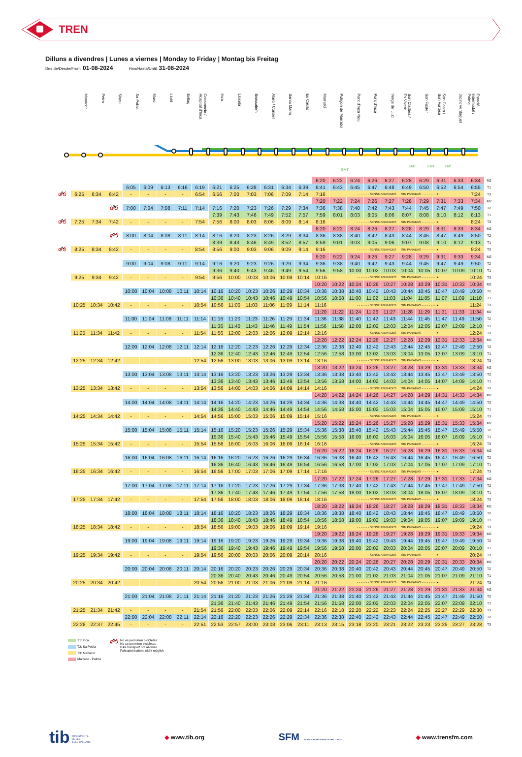TREN
Dilluns a divendres | Lunes a viernes | Monday to Friday | Montag bis Freitag
Des de/Desde/From: 01-08-2024 Fins/Hasta/Until: 31-08-2024
Manacor
Petra
Sineu
Sa Pobla
Muro
Llubí
Enllaç
Constancia / Hospital d'Inca
Inca
Lloseta
Binissalem
Alaró / Consell
Santa Maria
Es Caülls
Marratxí
Polígon de Marratxí
Pont d'Inca Nou
Pont d'Inca
Verge de Lluc
Son Cladera / Es Vivero
Son Fuster
Son Costa / Son Fortesa
Jacint Verdaguer
Estació Intermodal / Palma
EMT
EMT
EMT
EMT
| | | | | | | | | | | | | | | | 6:20 | 6:22 | 6:24 | 6:26 | 6:27 | 6:28 | 6:29 | 6:31 | 6:33 | 6:34 | M2 |
| | | | | 6:05 | 6:09 | 6:13 | 6:16 | 6:19 | 6:21 | 6:25 | 6:28 | 6:31 | 6:34 | 6:39 | 6:41 | 6:43 | 6:45 | 6:47 | 6:48 | 6:49 | 6:50 | 6:52 | 6:54 | 6:55 | T1 |
| | 6:25 | 6:34 | 6:42 | - | - | - | - | 6:54 | 6:56 | 7:00 | 7:03 | 7:06 | 7:09 | 7:14 | 7:16 | - - - - - - - SENSE ATURADES SIN PARADAS - - - - - - - - ► | | | | | | | | 7:24 | T3 |
| | | | | | | | | | | | | | | | 7:20 | 7:22 | 7:24 | 7:26 | 7:27 | 7:28 | 7:29 | 7:31 | 7:33 | 7:34 | M2 |
| | | | | 7:00 | 7:04 | 7:08 | 7:11 | 7:14 | 7:16 | 7:20 | 7:23 | 7:26 | 7:29 | 7:34 | 7:36 | 7:38 | 7:40 | 7:42 | 7:43 | 7:44 | 7:45 | 7:47 | 7:49 | 7:50 | T2 |
| | | | | | | | | | 7:39 | 7:43 | 7:46 | 7:49 | 7:52 | 7:57 | 7:59 | 8:01 | 8:03 | 8:05 | 8:06 | 8:07 | 8:08 | 8:10 | 8:12 | 8:13 | T1 |
| | 7:25 | 7:34 | 7:42 | - | - | - | - | 7:54 | 7:56 | 8:00 | 8:03 | 8:06 | 8:09 | 8:14 | 8:16 | - - - - - - - SENSE ATURADES SIN PARADAS - - - - - - - - ► | | | | | | | | 8:24 | T3 |
| | | | | | | | | | | | | | | | 8:20 | 8:22 | 8:24 | 8:26 | 8:27 | 8:28 | 8:29 | 8:31 | 8:33 | 8:34 | M2 |
| | | | | 8:00 | 8:04 | 8:08 | 8:11 | 8:14 | 8:16 | 8:20 | 8:23 | 8:26 | 8:29 | 8:34 | 8:36 | 8:38 | 8:40 | 8:42 | 8:43 | 8:44 | 8:45 | 8:47 | 8:49 | 8:50 | T2 |
| | | | | | | | | | 8:39 | 8:43 | 8:46 | 8:49 | 8:52 | 8:57 | 8:59 | 9:01 | 9:03 | 9:05 | 9:06 | 9:07 | 9:08 | 9:10 | 8:12 | 9:13 | T1 |
| | 8:25 | 8:34 | 8:42 | - | - | - | - | 8:54 | 8:56 | 9:00 | 9:03 | 9:06 | 9:09 | 9:14 | 9:16 | - - - - - - - SENSE ATURADES SIN PARADAS - - - - - - - - ► | | | | | | | | 9:24 | T3 |
| | | | | | | | | | | | | | | | 9:20 | 9:22 | 9:24 | 9:26 | 9:27 | 9:28 | 9:29 | 9:31 | 9:33 | 9:34 | M2 |
| | | | | 9:00 | 9:04 | 9:08 | 9:11 | 9:14 | 9:16 | 9:20 | 9:23 | 9:26 | 9:29 | 9:34 | 9:36 | 9:38 | 9:40 | 9:42 | 9:43 | 9:44 | 9:45 | 9:47 | 9:49 | 9:50 | T2 |
| | | | | | | | | | 9:36 | 9:40 | 9:43 | 9:46 | 9:49 | 9:54 | 9:56 | 9:58 | 10:00 | 10:02 | 10:03 | 10:04 | 10:05 | 10:07 | 10:09 | 10:10 | T1 |
| | 9:25 | 9:34 | 9:42 | - | - | - | - | 9:54 | 9:56 | 10:00 | 10:03 | 10:06 | 10:09 | 10:14 | 10:16 | - - - - - - - SENSE ATURADES SIN PARADAS - - - - - - - - ► | | | | | | | | 10:24 | T3 |
| | | | | | | | | | | | | | | | 10:20 | 10:22 | 10:24 | 10:26 | 10:27 | 10:28 | 10:29 | 10:31 | 10:33 | 10:34 | M2 |
| | | | | 10:00 | 10:04 | 10:08 | 10:11 | 10:14 | 10:16 | 10:20 | 10:23 | 10:26 | 10:29 | 10:34 | 10:36 | 10:38 | 10:40 | 10:42 | 10:43 | 10:44 | 10:45 | 10:47 | 10:49 | 10:50 | T2 |
| | | | | | | | | | 10:36 | 10:40 | 10:43 | 10:46 | 10:49 | 10:54 | 10:56 | 10:58 | 11:00 | 11:02 | 11:03 | 11:04 | 11:05 | 11:07 | 11:09 | 11:10 | T1 |
| | 10:25 | 10:34 | 10:42 | - | - | - | - | 10:54 | 10:56 | 11:00 | 11:03 | 11:06 | 11:09 | 11:14 | 11:16 | - - - - - - - SENSE ATURADES SIN PARADAS - - - - - - - - ► | | | | | | | | 11:24 | T3 |
| | | | | | | | | | | | | | | | 11:20 | 11:22 | 11:24 | 11:26 | 11:27 | 11:28 | 11:29 | 11:31 | 11:33 | 11:34 | M2 |
| | | | | 11:00 | 11:04 | 11:08 | 11:11 | 11:14 | 11:16 | 11:20 | 11:23 | 11:26 | 11:29 | 11:34 | 11:36 | 11:38 | 11:40 | 11:42 | 11:43 | 11:44 | 11:45 | 11:47 | 11:49 | 11:50 | T2 |
| | | | | | | | | | 11:36 | 11:40 | 11:43 | 11:46 | 11:49 | 11:54 | 11:56 | 11:58 | 12:00 | 12:02 | 12:03 | 12:04 | 12:05 | 12:07 | 12:09 | 12:10 | T1 |
| | 11:25 | 11:34 | 11:42 | - | - | - | - | 11:54 | 11:56 | 12:00 | 12:03 | 12:06 | 12:09 | 12:14 | 12:16 | - - - - - - - SENSE ATURADES SIN PARADAS - - - - - - - - ► | | | | | | | | 12:24 | T3 |
| | | | | | | | | | | | | | | | 12:20 | 12:22 | 12:24 | 12:26 | 12:27 | 12:28 | 12:29 | 12:31 | 12:33 | 12:34 | M2 |
| | | | | 12:00 | 12:04 | 12:08 | 12:11 | 12:14 | 12:16 | 12:20 | 12:23 | 12:26 | 12:29 | 12:34 | 12:36 | 12:38 | 12:40 | 12:42 | 12:43 | 12:44 | 12:45 | 12:47 | 12:49 | 12:50 | T2 |
| | | | | | | | | | 12:36 | 12:40 | 12:43 | 12:46 | 12:49 | 12:54 | 12:56 | 12:58 | 13:00 | 13:02 | 13:03 | 13:04 | 13:05 | 13:07 | 13:09 | 13:10 | T1 |
| | 12:25 | 12:34 | 12:42 | - | - | - | - | 12:54 | 12:56 | 13:00 | 13:03 | 13:06 | 13:09 | 13:14 | 13:16 | - - - - - - - SENSE ATURADES SIN PARADAS - - - - - - - - ► | | | | | | | | 13:24 | T3 |
| | | | | | | | | | | | | | | | 13:20 | 13:22 | 13:24 | 13:26 | 13:27 | 13:28 | 13:29 | 13:31 | 13:33 | 13:34 | M2 |
| | | | | 13:00 | 13:04 | 13:08 | 13:11 | 13:14 | 13:16 | 13:20 | 13:23 | 13:26 | 13:29 | 13:34 | 13:36 | 13:38 | 13:40 | 13:42 | 13:43 | 13:44 | 13:45 | 13:47 | 13:49 | 13:50 | T2 |
| | | | | | | | | | 13:36 | 13:40 | 13:43 | 13:46 | 13:49 | 13:54 | 13:56 | 13:58 | 14:00 | 14:02 | 14:03 | 14:04 | 14:05 | 14:07 | 14:09 | 14:10 | T1 |
| | 13:25 | 13:34 | 13:42 | - | - | - | - | 13:54 | 13:56 | 14:00 | 14:03 | 14:06 | 14:09 | 14:14 | 14:16 | - - - - - - - SENSE ATURADES SIN PARADAS - - - - - - - - ► | | | | | | | | 14:24 | T3 |
| | | | | | | | | | | | | | | | 14:20 | 14:22 | 14:24 | 14:26 | 14:27 | 14:28 | 14:29 | 14:31 | 14:33 | 14:34 | M2 |
| | | | | 14:00 | 14:04 | 14:08 | 14:11 | 14:14 | 14:16 | 14:20 | 14:23 | 14:26 | 14:29 | 14:34 | 14:36 | 14:38 | 14:40 | 14:42 | 14:43 | 14:44 | 14:45 | 14:47 | 14:49 | 14:50 | T2 |
| | | | | | | | | | 14:36 | 14:40 | 14:43 | 14:46 | 14:49 | 14:54 | 14:56 | 14:58 | 15:00 | 15:02 | 15:03 | 15:04 | 15:05 | 15:07 | 15:09 | 15:10 | T1 |
| | 14:25 | 14:34 | 14:42 | - | - | - | - | 14:54 | 14:56 | 15:00 | 15:03 | 15:06 | 15:09 | 15:14 | 15:16 | - - - - - - - SENSE ATURADES SIN PARADAS - - - - - - - - ► | | | | | | | | 15:24 | T3 |
| | | | | | | | | | | | | | | | 15:20 | 15:22 | 15:24 | 15:26 | 15:27 | 15:28 | 15:29 | 15:31 | 15:33 | 15:34 | M2 |
| | | | | 15:00 | 15:04 | 15:08 | 15:11 | 15:14 | 15:16 | 15:20 | 15:23 | 15:26 | 15:29 | 15:34 | 15:36 | 15:38 | 15:40 | 15:42 | 15:43 | 15:44 | 15:45 | 15:47 | 15:49 | 15:50 | T2 |
| | | | | | | | | | 15:36 | 15:40 | 15:43 | 15:46 | 15:49 | 15:54 | 15:56 | 15:58 | 16:00 | 16:02 | 16:03 | 16:04 | 16:05 | 16:07 | 16:09 | 16:10 | T1 |
| | 15:25 | 15:34 | 15:42 | - | - | - | - | 15:54 | 15:56 | 16:00 | 16:03 | 16:06 | 16:09 | 16:14 | 16:16 | - - - - - - - SENSE ATURADES SIN PARADAS - - - - - - - - ► | | | | | | | | 16:24 | T3 |
| | | | | | | | | | | | | | | | 16:20 | 16:22 | 16:24 | 16:26 | 16:27 | 16:28 | 16:29 | 16:31 | 16:33 | 16:34 | M2 |
| | | | | 16:00 | 16:04 | 16:08 | 16:11 | 16:14 | 16:16 | 16:20 | 16:23 | 16:26 | 16:29 | 16:34 | 16:36 | 16:38 | 16:40 | 16:42 | 16:43 | 16:44 | 16:45 | 16:47 | 16:49 | 16:50 | T2 |
| | | | | | | | | | 16:36 | 16:40 | 16:43 | 16:46 | 16:49 | 16:54 | 16:56 | 16:58 | 17:00 | 17:02 | 17:03 | 17:04 | 17:05 | 17:07 | 17:09 | 17:10 | T1 |
| | 16:25 | 16:34 | 16:42 | - | - | - | - | 16:54 | 16:56 | 17:00 | 17:03 | 17:06 | 17:09 | 17:14 | 17:16 | - - - - - - - SENSE ATURADES SIN PARADAS - - - - - - - - ► | | | | | | | | 17:24 | T3 |
| | | | | | | | | | | | | | | | 17:20 | 17:22 | 17:24 | 17:26 | 17:27 | 17:28 | 17:29 | 17:31 | 17:33 | 17:34 | M2 |
| | | | | 17:00 | 17:04 | 17:08 | 17:11 | 17:14 | 17:16 | 17:20 | 17:23 | 17:26 | 17:29 | 17:34 | 17:36 | 17:38 | 17:40 | 17:42 | 17:43 | 17:44 | 17:45 | 17:47 | 17:49 | 17:50 | T2 |
| | | | | | | | | | 17:36 | 17:40 | 17:43 | 17:46 | 17:49 | 17:54 | 17:56 | 17:58 | 18:00 | 18:02 | 18:03 | 18:04 | 18:05 | 18:07 | 18:09 | 18:10 | T1 |
| | 17:25 | 17:34 | 17:42 | - | - | - | - | 17:54 | 17:56 | 18:00 | 18:03 | 18:06 | 18:09 | 18:14 | 18:16 | - - - - - - - SENSE ATURADES SIN PARADAS - - - - - - - - ► | | | | | | | | 18:24 | T3 |
| | | | | | | | | | | | | | | | 18:20 | 18:22 | 18:24 | 18:26 | 18:27 | 18:28 | 18:29 | 18:31 | 18:33 | 18:34 | M2 |
| | | | | 18:00 | 18:04 | 18:08 | 18:11 | 18:14 | 18:16 | 18:20 | 18:23 | 18:26 | 18:29 | 18:34 | 18:36 | 18:38 | 18:40 | 18:42 | 18:43 | 18:44 | 18:45 | 18:47 | 18:49 | 18:50 | T2 |
| | | | | | | | | | 18:36 | 18:40 | 18:43 | 18:46 | 18:49 | 18:54 | 18:56 | 18:58 | 19:00 | 19:02 | 19:03 | 19:04 | 19:05 | 19:07 | 19:09 | 19:10 | T1 |
| | 18:25 | 18:34 | 18:42 | - | - | - | - | 18:54 | 18:56 | 19:00 | 19:03 | 19:06 | 19:09 | 19:14 | 19:16 | - - - - - - - SENSE ATURADES SIN PARADAS - - - - - - - - ► | | | | | | | | 19:24 | T3 |
| | | | | | | | | | | | | | | | 19:20 | 19:22 | 19:24 | 19:26 | 19:27 | 19:28 | 19:29 | 19:31 | 19:33 | 19:34 | M2 |
| | | | | 19:00 | 19:04 | 19:08 | 19:11 | 19:14 | 19:16 | 19:20 | 19:23 | 19:26 | 19:29 | 19:34 | 19:36 | 19:38 | 19:40 | 19:42 | 19:43 | 19:44 | 19:45 | 19:47 | 19:49 | 19:50 | T2 |
| | | | | | | | | | 19:36 | 19:40 | 19:43 | 19:46 | 19:49 | 19:54 | 19:56 | 19:58 | 20:00 | 20:02 | 20:03 | 20:04 | 20:05 | 20:07 | 20:09 | 20:10 | T1 |
| | 19:25 | 19:34 | 19:42 | - | - | - | - | 19:54 | 19:56 | 20:00 | 20:03 | 20:06 | 20:09 | 20:14 | 20:16 | - - - - - - - SENSE ATURADES SIN PARADAS - - - - - - - - ► | | | | | | | | 20:24 | T3 |
| | | | | | | | | | | | | | | | 20:20 | 20:22 | 20:24 | 20:26 | 20:27 | 20:28 | 20:29 | 20:31 | 20:33 | 20:34 | M2 |
| | | | | 20:00 | 20:04 | 20:08 | 20:11 | 20:14 | 20:16 | 20:20 | 20:23 | 20:26 | 20:29 | 20:34 | 20:36 | 20:38 | 20:40 | 20:42 | 20:43 | 20:44 | 20:45 | 20:47 | 20:49 | 20:50 | T2 |
| | | | | | | | | | 20:36 | 20:40 | 20:43 | 20:46 | 20:49 | 20:54 | 20:56 | 20:58 | 21:00 | 21:02 | 21:03 | 21:04 | 21:05 | 21:07 | 21:09 | 21:10 | T1 |
| | 20:25 | 20:34 | 20:42 | - | - | - | - | 20:54 | 20:56 | 21:00 | 21:03 | 21:06 | 21:09 | 21:14 | 21:16 | - - - - - - - SENSE ATURADES SIN PARADAS - - - - - - - - ► | | | | | | | | 21:24 | T3 |
| | | | | | | | | | | | | | | | 21:20 | 21:22 | 21:24 | 21:26 | 21:27 | 21:28 | 21:29 | 21:31 | 21:33 | 21:34 | M2 |
| | | | | 21:00 | 21:04 | 21:08 | 21:11 | 21:14 | 21:16 | 21:20 | 21:23 | 21:26 | 21:29 | 21:34 | 21:36 | 21:38 | 21:40 | 21:42 | 21:43 | 21:44 | 21:45 | 21:47 | 21:49 | 21:50 | T2 |
| | | | | | | | | | 21:36 | 21:40 | 21:43 | 21:46 | 21:49 | 21:54 | 21:56 | 21:58 | 22:00 | 22:02 | 22:03 | 22:04 | 22:05 | 22:07 | 22:09 | 22:10 | T1 |
| | 21:25 | 21:34 | 21:42 | - | - | - | - | 21:54 | 21:56 | 22:00 | 22:03 | 22:06 | 22:09 | 22:14 | 22:16 | 22:18 | 22:20 | 22:22 | 22:23 | 22:24 | 22:25 | 22:27 | 22:29 | 22:30 | T3 |
| | | | | 22:00 | 22:04 | 22:08 | 22:11 | 22:14 | 22:16 | 22:20 | 22:23 | 22:26 | 22:29 | 22:34 | 22:36 | 22:38 | 22:40 | 22:42 | 22:43 | 22:44 | 22:45 | 22:47 | 22:49 | 22:50 | T2 |
| | 22:28 | 22:37 | 22:45 | - | - | - | - | 22:51 | 22:53 | 22:57 | 23:00 | 23:03 | 23:06 | 23:11 | 23:13 | 23:15 | 23:18 | 23:20 | 23:21 | 23:22 | 23:23 | 23:25 | 23:27 | 23:28 | T3 |
T1: Inca
T2: Sa Pobla
T3: Manacor
Marratxí - Palma
No es permeten bicicletes
No se permiten bicicletas
Bike transport not allowed
Fahradmitnahme nicht möglich
tib TRANSPORTS
DE LES
ILLES BALEARS
◆ www.tib.org
SFM SERVEIS FERROVIARIS DE MALLORCA
◆ www.trensfm.com